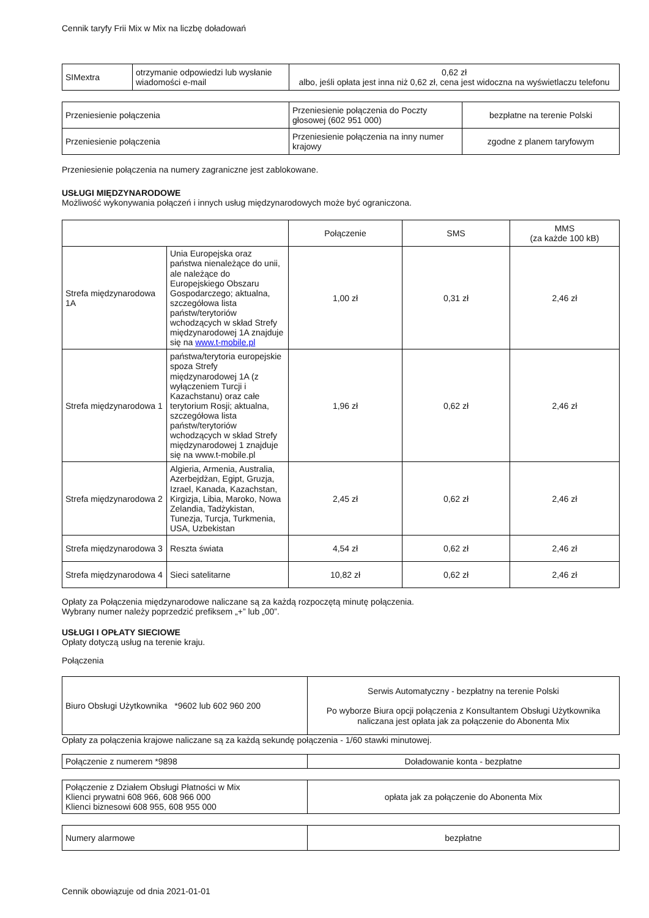Cennik taryfy Frii Mix w Mix na liczbę doładowań
| SIMextra | otrzymanie odpowiedzi lub wysłanie wiadomości e-mail | 0,62 zł albo, jeśli opłata jest inna niż 0,62 zł, cena jest widoczna na wyświetlaczu telefonu |
| Przeniesienie połączenia | Przeniesienie połączenia do Poczty głosowej (602 951 000) | bezpłatne na terenie Polski |
| Przeniesienie połączenia | Przeniesienie połączenia na inny numer krajowy | zgodne z planem taryfowym |
Przeniesienie połączenia na numery zagraniczne jest zablokowane.
USŁUGI MIĘDZYNARODOWE
Możliwość wykonywania połączeń i innych usług międzynarodowych może być ograniczona.
| | | Połączenie | SMS | MMS (za każde 100 kB) |
| --- | --- | --- | --- | --- |
| Strefa międzynarodowa 1A | Unia Europejska oraz państwa nienależące do unii, ale należące do Europejskiego Obszaru Gospodarczego; aktualna, szczegółowa lista państw/terytoriów wchodzących w skład Strefy międzynarodowej 1A znajduje się na www.t-mobile.pl | 1,00 zł | 0,31 zł | 2,46 zł |
| Strefa międzynarodowa 1 | państwa/terytoria europejskie spoza Strefy międzynarodowej 1A (z wyłączeniem Turcji i Kazachstanu) oraz całe terytorium Rosji; aktualna, szczegółowa lista państw/terytoriów wchodzących w skład Strefy międzynarodowej 1 znajduje się na www.t-mobile.pl | 1,96 zł | 0,62 zł | 2,46 zł |
| Strefa międzynarodowa 2 | Algieria, Armenia, Australia, Azerbejdżan, Egipt, Gruzja, Izrael, Kanada, Kazachstan, Kirgizja, Libia, Maroko, Nowa Zelandia, Tadżykistan, Tunezja, Turcja, Turkmenia, USA, Uzbekistan | 2,45 zł | 0,62 zł | 2,46 zł |
| Strefa międzynarodowa 3 | Reszta świata | 4,54 zł | 0,62 zł | 2,46 zł |
| Strefa międzynarodowa 4 | Sieci satelitarne | 10,82 zł | 0,62 zł | 2,46 zł |
Opłaty za Połączenia międzynarodowe naliczane są za każdą rozpoczętą minutę połączenia.
Wybrany numer należy poprzedzić prefiksem „+” lub „00”.
USŁUGI I OPŁATY SIECIOWE
Opłaty dotyczą usług na terenie kraju.
Połączenia
| Biuro Obsługi Użytkownika *9602 lub 602 960 200 | Serwis Automatyczny - bezpłatny na terenie Polski Po wyborze Biura opcji połączenia z Konsultantem Obsługi Użytkownika naliczana jest opłata jak za połączenie do Abonenta Mix |
Opłaty za połączenia krajowe naliczane są za każdą sekundę połączenia - 1/60 stawki minutowej.
| Połączenie z numerem *9898 | Doładowanie konta - bezpłatne |
| Połączenie z Działem Obsługi Płatności w Mix Klienci prywatni 608 966, 608 966 000 Klienci biznesowi 608 955, 608 955 000 | opłata jak za połączenie do Abonenta Mix |
| Numery alarmowe | bezpłatne |
Cennik obowiązuje od dnia 2021-01-01